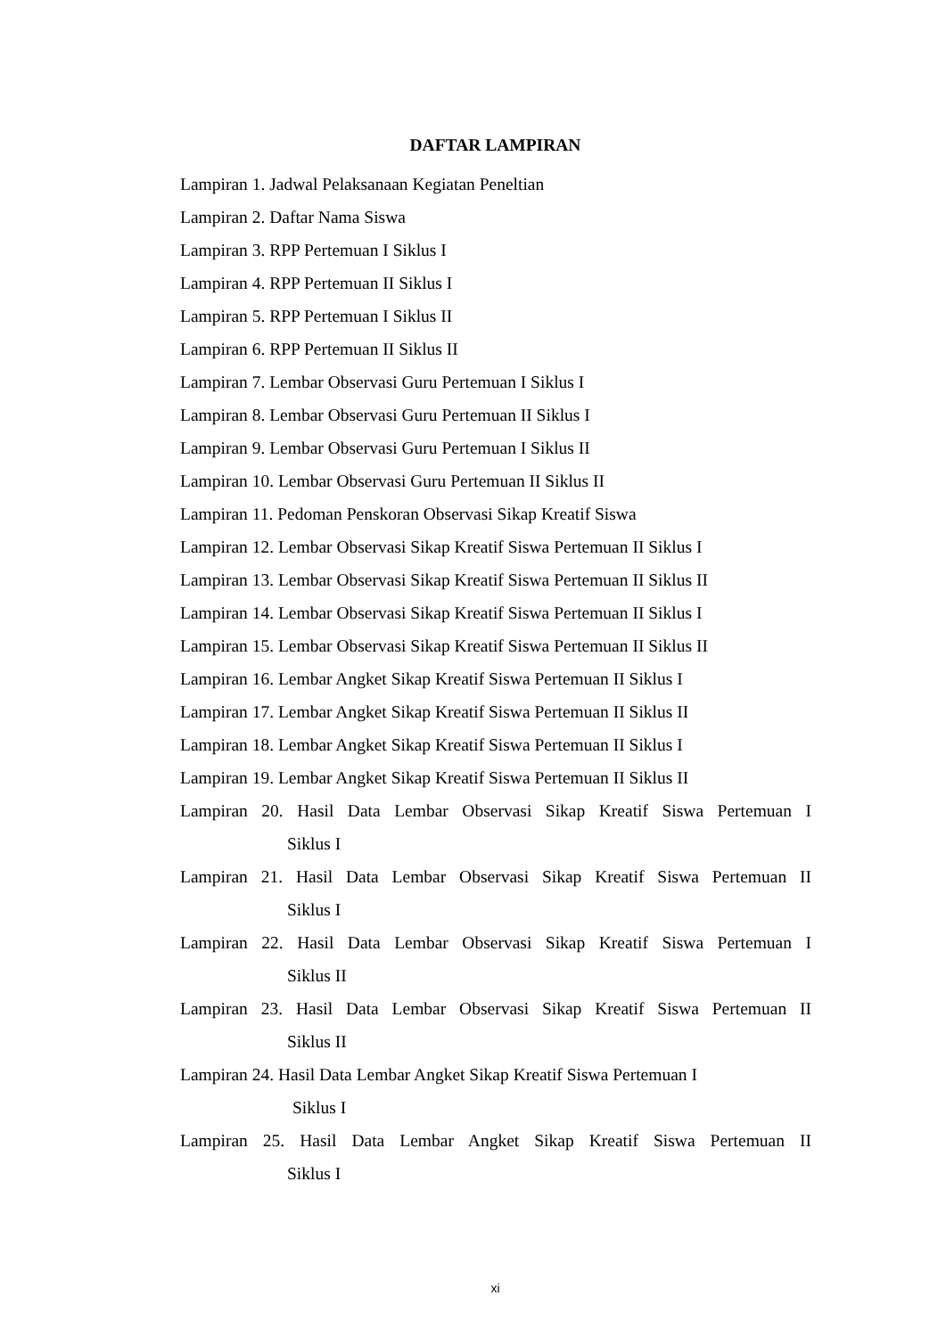DAFTAR LAMPIRAN
Lampiran 1. Jadwal Pelaksanaan Kegiatan Peneltian
Lampiran 2. Daftar Nama Siswa
Lampiran 3. RPP Pertemuan I Siklus I
Lampiran 4. RPP Pertemuan II Siklus I
Lampiran 5. RPP Pertemuan I Siklus II
Lampiran 6. RPP Pertemuan II Siklus II
Lampiran 7. Lembar Observasi Guru Pertemuan I Siklus I
Lampiran 8. Lembar Observasi Guru Pertemuan II Siklus I
Lampiran 9. Lembar Observasi Guru Pertemuan I Siklus II
Lampiran 10. Lembar Observasi Guru Pertemuan II Siklus II
Lampiran 11. Pedoman Penskoran Observasi Sikap Kreatif Siswa
Lampiran 12. Lembar Observasi Sikap Kreatif Siswa Pertemuan II Siklus I
Lampiran 13. Lembar Observasi Sikap Kreatif Siswa Pertemuan II Siklus II
Lampiran 14. Lembar Observasi Sikap Kreatif Siswa Pertemuan II Siklus I
Lampiran 15. Lembar Observasi Sikap Kreatif Siswa Pertemuan II Siklus II
Lampiran 16. Lembar Angket Sikap Kreatif Siswa Pertemuan II Siklus I
Lampiran 17. Lembar Angket Sikap Kreatif Siswa Pertemuan II Siklus II
Lampiran 18. Lembar Angket Sikap Kreatif Siswa Pertemuan II Siklus I
Lampiran 19. Lembar Angket Sikap Kreatif Siswa Pertemuan II Siklus II
Lampiran 20. Hasil Data Lembar Observasi Sikap Kreatif Siswa Pertemuan I
Siklus I
Lampiran 21. Hasil Data Lembar Observasi Sikap Kreatif Siswa Pertemuan II
Siklus I
Lampiran 22. Hasil Data Lembar Observasi Sikap Kreatif Siswa Pertemuan I
Siklus II
Lampiran 23. Hasil Data Lembar Observasi Sikap Kreatif Siswa Pertemuan II
Siklus II
Lampiran 24. Hasil Data Lembar Angket Sikap Kreatif Siswa Pertemuan I
Siklus I
Lampiran 25. Hasil Data Lembar Angket Sikap Kreatif Siswa Pertemuan II
Siklus I
xi